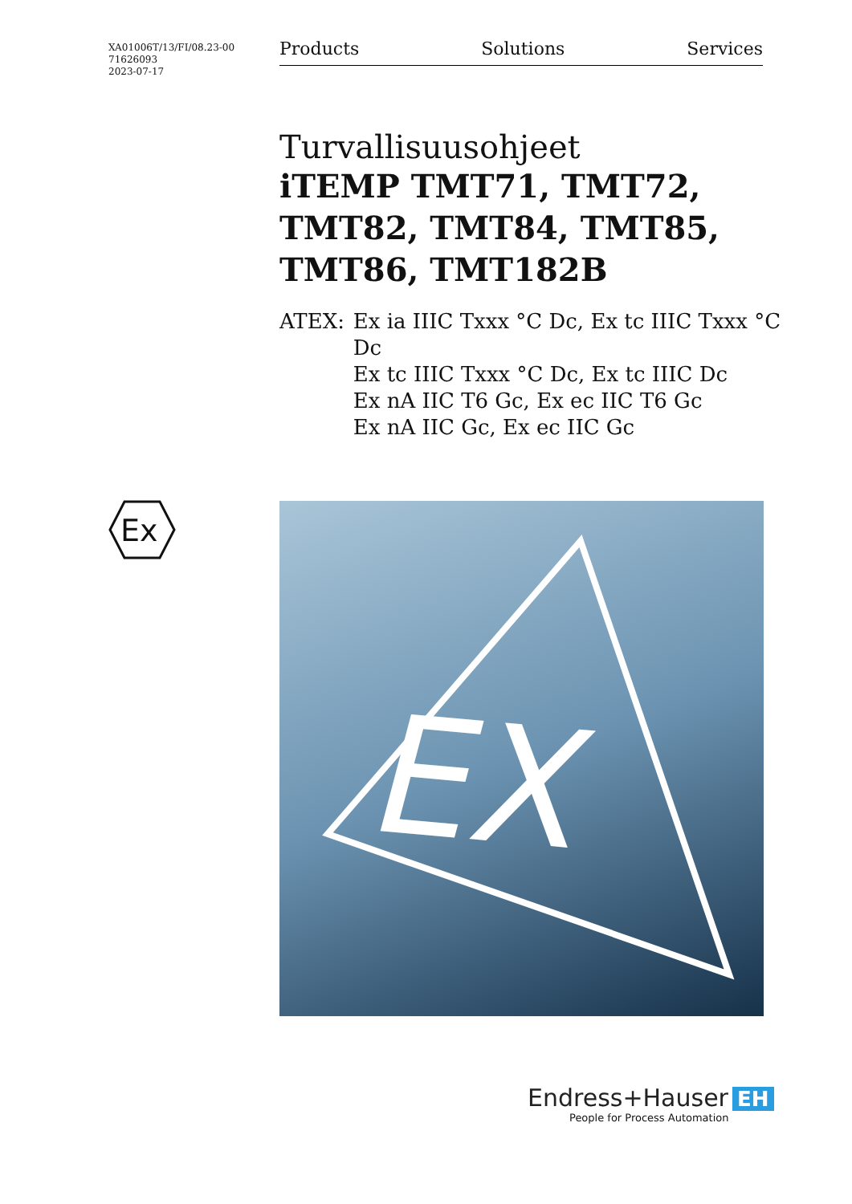XA01006T/13/FI/08.23-00
71626093
2023-07-17
Products Solutions Services
Turvallisuusohjeet
iTEMP TMT71, TMT72, TMT82, TMT84, TMT85, TMT86, TMT182B
ATEX: Ex ia IIIC Txxx °C Dc, Ex tc IIIC Txxx °C Dc
Ex tc IIIC Txxx °C Dc, Ex tc IIIC Dc
Ex nA IIC T6 Gc, Ex ec IIC T6 Gc
Ex nA IIC Gc, Ex ec IIC Gc
Ex
EX
Endress+Hauser EH
People for Process Automation